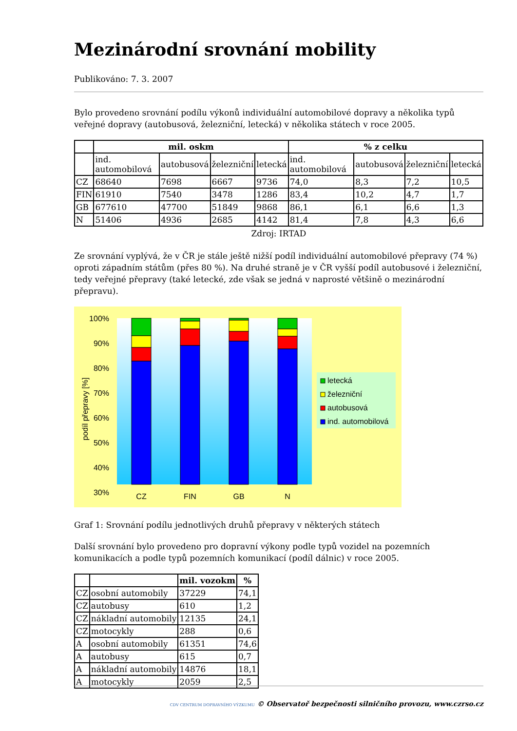Mezinárodní srovnání mobility
Publikováno: 7. 3. 2007
Bylo provedeno srovnání podílu výkonů individuální automobilové dopravy a několika typů veřejné dopravy (autobusová, železniční, letecká) v několika státech v roce 2005.
| | mil. oskm | | | | % z celku | | | |
| --- | --- | --- | --- | --- | --- | --- | --- | --- |
| | ind. automobilová | autobusová | železniční | letecká | ind. automobilová | autobusová | železniční | letecká |
| CZ | 68640 | 7698 | 6667 | 9736 | 74,0 | 8,3 | 7,2 | 10,5 |
| FIN | 61910 | 7540 | 3478 | 1286 | 83,4 | 10,2 | 4,7 | 1,7 |
| GB | 677610 | 47700 | 51849 | 9868 | 86,1 | 6,1 | 6,6 | 1,3 |
| N | 51406 | 4936 | 2685 | 4142 | 81,4 | 7,8 | 4,3 | 6,6 |
Zdroj: IRTAD
Ze srovnání vyplývá, že v ČR je stále ještě nižší podíl individuální automobilové přepravy (74 %) oproti západním státům (přes 80 %). Na druhé straně je v ČR vyšší podíl autobusové i železniční, tedy veřejné přepravy (také letecké, zde však se jedná v naprosté většině o mezinárodní přepravu).
100%
90%
80%
70%
60%
50%
40%
30%
CZ
FIN
GB
N
podíl přepravy [%]
letecká
železniční
autobusová
ind. automobilová
Graf 1: Srovnání podílu jednotlivých druhů přepravy v některých státech
Další srovnání bylo provedeno pro dopravní výkony podle typů vozidel na pozemních komunikacích a podle typů pozemních komunikací (podíl dálnic) v roce 2005.
| | | mil. vozokm | % |
| --- | --- | --- | --- |
| CZ | osobní automobily | 37229 | 74,1 |
| CZ | autobusy | 610 | 1,2 |
| CZ | nákladní automobily | 12135 | 24,1 |
| CZ | motocykly | 288 | 0,6 |
| A | osobní automobily | 61351 | 74,6 |
| A | autobusy | 615 | 0,7 |
| A | nákladní automobily | 14876 | 18,1 |
| A | motocykly | 2059 | 2,5 |
CDV CENTRUM DOPRAVNÍHO VÝZKUMU © Observatoř bezpečnosti silničního provozu, www.czrso.cz